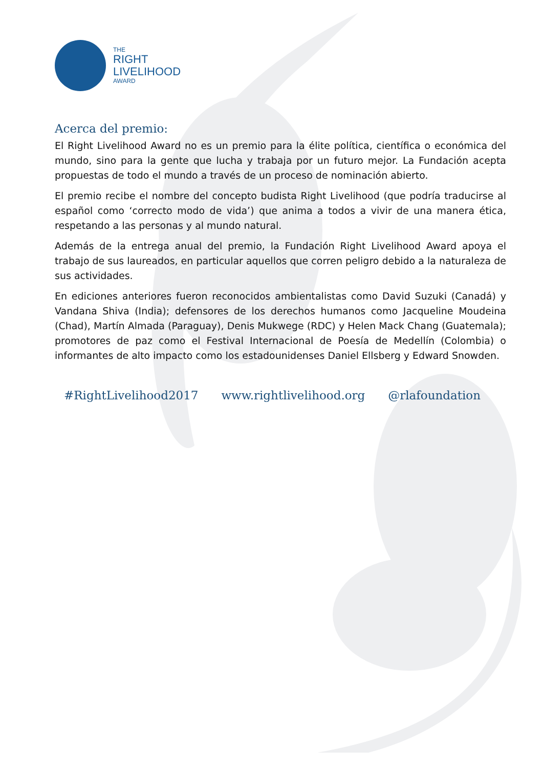THE
RIGHT
LIVELIHOOD
AWARD
Acerca del premio:
El Right Livelihood Award no es un premio para la élite política, científica o económica del mundo, sino para la gente que lucha y trabaja por un futuro mejor. La Fundación acepta propuestas de todo el mundo a través de un proceso de nominación abierto.
El premio recibe el nombre del concepto budista Right Livelihood (que podría traducirse al español como ‘correcto modo de vida’) que anima a todos a vivir de una manera ética, respetando a las personas y al mundo natural.
Además de la entrega anual del premio, la Fundación Right Livelihood Award apoya el trabajo de sus laureados, en particular aquellos que corren peligro debido a la naturaleza de sus actividades.
En ediciones anteriores fueron reconocidos ambientalistas como David Suzuki (Canadá) y Vandana Shiva (India); defensores de los derechos humanos como Jacqueline Moudeina (Chad), Martín Almada (Paraguay), Denis Mukwege (RDC) y Helen Mack Chang (Guatemala); promotores de paz como el Festival Internacional de Poesía de Medellín (Colombia) o informantes de alto impacto como los estadounidenses Daniel Ellsberg y Edward Snowden.
#RightLivelihood2017 www.rightlivelihood.org @rlafoundation